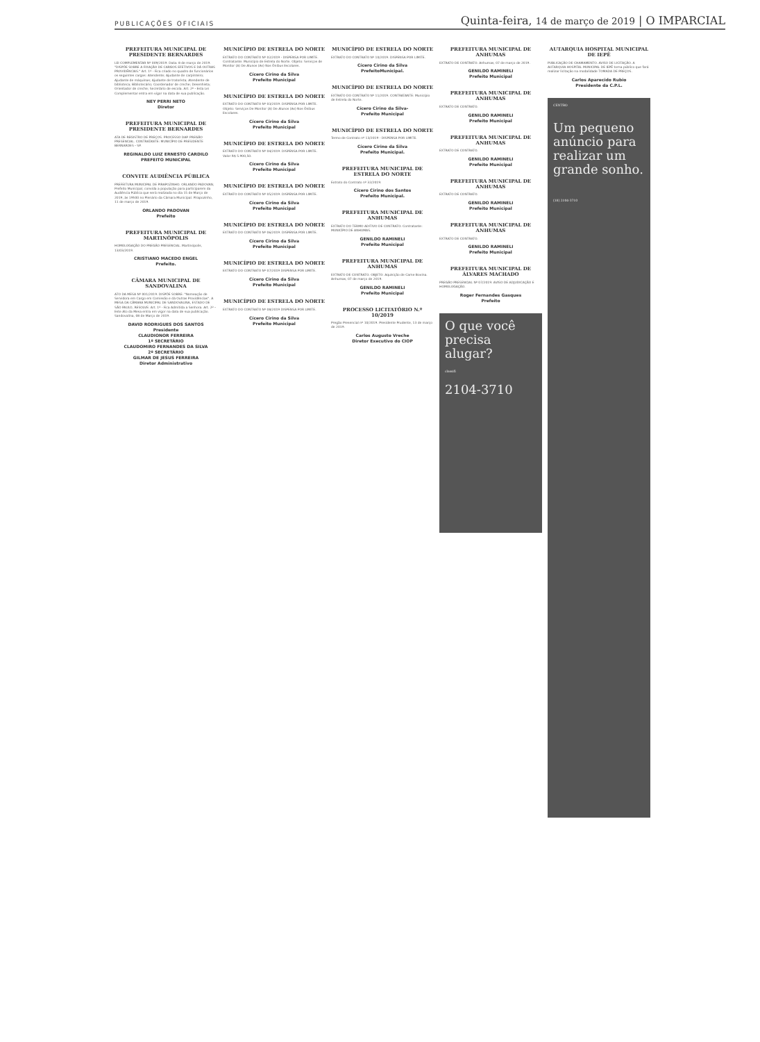PUBLICAÇÕES OFICIAIS Quinta-feira, 14 de março de 2019 | O IMPARCIAL
PREFEITURA MUNICIPAL DE PRESIDENTE BERNARDES
LEI COMPLEMENTAR Nº 009/2019. Data: 8 de março de 2019. "DISPÕE SOBRE A FIXAÇÃO DE CARGOS EFETIVOS E DÁ OUTRAS PROVIDÊNCIAS." Art. 1º - Fica criado no quadro de funcionários os seguintes cargos: Atendente; Ajudante de carpinteiro; Ajudante de máquinas; Ajudante de tratorista; Atendente de biblioteca; Bibliotecário; Coordenador de creche; Desenhista; Orientador de creche; Secretário de escola. Art. 2º - Esta Lei Complementar entra em vigor na data de sua publicação.
NEY PERRI NETO
Diretor
PREFEITURA MUNICIPAL DE PRESIDENTE BERNARDES
ATA DE REGISTRO DE PREÇOS. PROCESSO DAP. PREGÃO PRESENCIAL. CONTRATANTE: MUNICÍPIO DE PRESIDENTE BERNARDES - SP.
REGINALDO LUIZ ERNESTO CARDILO
PREFEITO MUNICIPAL
CONVITE AUDIÊNCIA PÚBLICA
PREFEITURA MUNICIPAL DE PIRAPOZINHO. ORLANDO PADOVAN, Prefeito Municipal, convida a população para participarem da Audiência Pública que será realizada no dia 15 de Março de 2019, às 19h00 no Plenário da Câmara Municipal. Pirapozinho, 11 de março de 2019.
ORLANDO PADOVAN
Prefeito
PREFEITURA MUNICIPAL DE MARTINÓPOLIS
HOMOLOGAÇÃO DO PREGÃO PRESENCIAL. Martinópolis, 13/03/2019.
CRISTIANO MACEDO ENGEL
Prefeito.
CÂMARA MUNICIPAL DE SANDOVALINA
ATO DA MESA Nº 001/2019. DISPÕE SOBRE: "Nomeação de Servidora em Cargo em Comissão e dá Outras Providências". A MESA DA CÂMARA MUNICIPAL DE SANDOVALINA, ESTADO DE SÃO PAULO, RESOLVE: Art. 1º - Fica Admitida a Senhora. Art. 2º - Este Ato da Mesa entra em vigor na data de sua publicação. Sandovalina, 08 de Março de 2019.
DAVID RODRIGUES DOS SANTOS
Presidente
CLAUDIONOR FERREIRA
1º SECRETÁRIO
CLAUDOMIRO FERNANDES DA SILVA
2º SECRETÁRIO
GILMAR DE JESUS FERREIRA
Diretor Administrativo
MUNICÍPIO DE ESTRELA DO NORTE
EXTRATO DO CONTRATO Nº 02/2019 - DISPENSA POR LIMITE. Contratante: Município de Estrela do Norte. Objeto: Serviços de Monitor (A) De Alunos (As) Nos Ônibus Escolares.
Cícero Cirino da Silva
Prefeito Municipal
MUNICÍPIO DE ESTRELA DO NORTE
EXTRATO DO CONTRATO Nº 03/2019. DISPENSA POR LIMITE. Objeto: Serviços De Monitor (A) De Alunos (As) Nos Ônibus Escolares.
Cícero Cirino da Silva
Prefeito Municipal
MUNICÍPIO DE ESTRELA DO NORTE
EXTRATO DO CONTRATO Nº 04/2019. DISPENSA POR LIMITE. Valor R$ 5.900,50.
Cícero Cirino da Silva
Prefeito Municipal
MUNICÍPIO DE ESTRELA DO NORTE
EXTRATO DO CONTRATO Nº 05/2019. DISPENSA POR LIMITE.
Cícero Cirino da Silva
Prefeito Municipal
MUNICÍPIO DE ESTRELA DO NORTE
EXTRATO DO CONTRATO Nº 06/2019. DISPENSA POR LIMITE.
Cícero Cirino da Silva
Prefeito Municipal
MUNICÍPIO DE ESTRELA DO NORTE
EXTRATO DO CONTRATO Nº 07/2019 DISPENSA POR LIMITE.
Cícero Cirino da Silva
Prefeito Municipal
MUNICÍPIO DE ESTRELA DO NORTE
EXTRATO DO CONTRATO Nº 08/2019 DISPENSA POR LIMITE.
Cícero Cirino da Silva
Prefeito Municipal
MUNICÍPIO DE ESTRELA DO NORTE
EXTRATO DO CONTRATO Nº 10/2019. DISPENSA POR LIMITE.
Cícero Cirino da Silva
PrefeitoMunicipal.
MUNICÍPIO DE ESTRELA DO NORTE
EXTRATO DO CONTRATO Nº 11/2019. CONTRATANTE: Município de Estrela do Norte.
Cícero Cirino da Silva-
Prefeito Municipal
MUNICÍPIO DE ESTRELA DO NORTE
Termo de Contrato nº 13/2019 - DISPENSA POR LIMITE.
Cícero Cirino da Silva
Prefeito Municipal.
PREFEITURA MUNICIPAL DE ESTRELA DO NORTE
Extrato do Contrato nº 32/2019.
Cícero Cirino dos Santos
Prefeito Municipal.
PREFEITURA MUNICIPAL DE ANHUMAS
EXTRATO DO TERMO ADITIVO DE CONTRATO. Contratante: MUNICÍPIO DE ANHUMAS.
GENILDO RAMINELI
Prefeito Municipal
PREFEITURA MUNICIPAL DE ANHUMAS
EXTRATO DE CONTRATO. OBJETO: Aquisição de Carne Bovina. Anhumas, 07 de março de 2019.
GENILDO RAMINELI
Prefeito Municipal
PROCESSO LICITATÓRIO N.º 10/2019
Pregão Presencial nº 10/2019. Presidente Prudente, 13 de março de 2019.
Carlos Augusto Vreche
Diretor Executivo do CIOP
PREFEITURA MUNICIPAL DE ANHUMAS
EXTRATO DE CONTRATO. Anhumas, 07 de março de 2019.
GENILDO RAMINELI
Prefeito Municipal
PREFEITURA MUNICIPAL DE ANHUMAS
EXTRATO DE CONTRATO.
GENILDO RAMINELI
Prefeito Municipal
PREFEITURA MUNICIPAL DE ANHUMAS
EXTRATO DE CONTRATO.
GENILDO RAMINELI
Prefeito Municipal
PREFEITURA MUNICIPAL DE ANHUMAS
EXTRATO DE CONTRATO.
GENILDO RAMINELI
Prefeito Municipal
PREFEITURA MUNICIPAL DE ANHUMAS
EXTRATO DE CONTRATO.
GENILDO RAMINELI
Prefeito Municipal
PREFEITURA MUNICIPAL DE ÁLVARES MACHADO
PREGÃO PRESENCIAL Nº 07/2019. AVISO DE ADJUDICAÇÃO E HOMOLOGAÇÃO.
Roger Fernandes Gasques
Prefeito
O que você precisa alugar?
classifi
2104-3710
AUTARQUIA HOSPITAL MUNICIPAL DE IEPÊ
PUBLICAÇÃO DE CHAMAMENTO. AVISO DE LICITAÇÃO. A AUTARQUIA HOSPITAL MUNICIPAL DE IEPÊ torna público que fará realizar licitação na modalidade TOMADA DE PREÇOS.
Carlos Aparecido Rubio
Presidente da C.P.L.
CENTRO
Um pequeno anúncio para realizar um grande sonho.
(18) 2104-3710